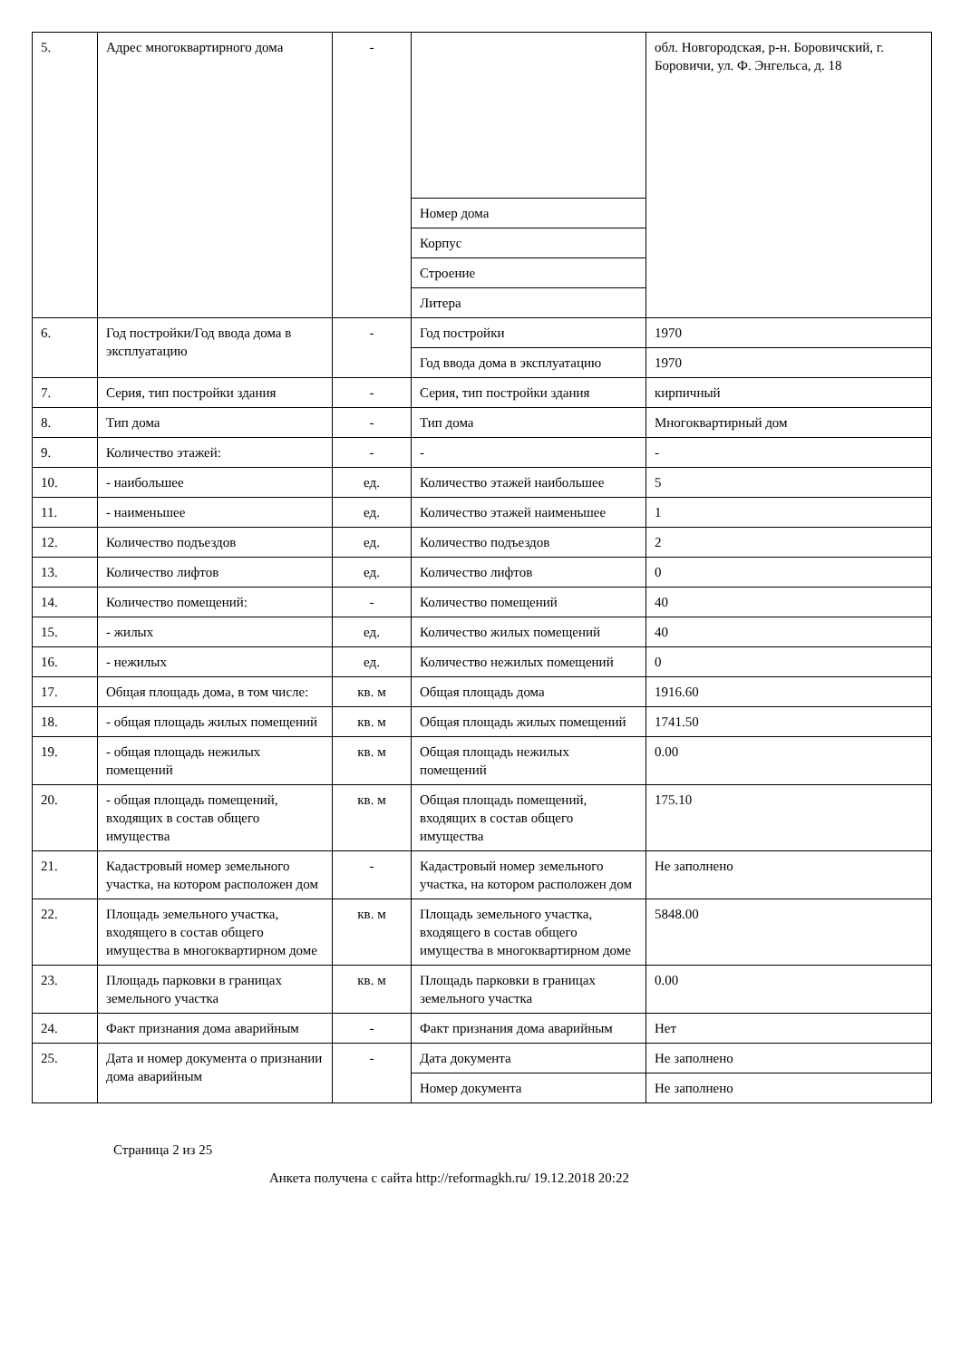| 5. | Адрес многоквартирного дома | - | | обл. Новгородская, р-н. Боровичский, г. Боровичи, ул. Ф. Энгельса, д. 18 |
| | | | Номер дома | |
| | | | Корпус | |
| | | | Строение | |
| | | | Литера | |
| 6. | Год постройки/Год ввода дома в эксплуатацию | - | Год постройки | 1970 |
| | | | Год ввода дома в эксплуатацию | 1970 |
| 7. | Серия, тип постройки здания | - | Серия, тип постройки здания | кирпичный |
| 8. | Тип дома | - | Тип дома | Многоквартирный дом |
| 9. | Количество этажей: | - | - | - |
| 10. | - наибольшее | ед. | Количество этажей наибольшее | 5 |
| 11. | - наименьшее | ед. | Количество этажей наименьшее | 1 |
| 12. | Количество подъездов | ед. | Количество подъездов | 2 |
| 13. | Количество лифтов | ед. | Количество лифтов | 0 |
| 14. | Количество помещений: | - | Количество помещений | 40 |
| 15. | - жилых | ед. | Количество жилых помещений | 40 |
| 16. | - нежилых | ед. | Количество нежилых помещений | 0 |
| 17. | Общая площадь дома, в том числе: | кв. м | Общая площадь дома | 1916.60 |
| 18. | - общая площадь жилых помещений | кв. м | Общая площадь жилых помещений | 1741.50 |
| 19. | - общая площадь нежилых помещений | кв. м | Общая площадь нежилых помещений | 0.00 |
| 20. | - общая площадь помещений, входящих в состав общего имущества | кв. м | Общая площадь помещений, входящих в состав общего имущества | 175.10 |
| 21. | Кадастровый номер земельного участка, на котором расположен дом | - | Кадастровый номер земельного участка, на котором расположен дом | Не заполнено |
| 22. | Площадь земельного участка, входящего в состав общего имущества в многоквартирном доме | кв. м | Площадь земельного участка, входящего в состав общего имущества в многоквартирном доме | 5848.00 |
| 23. | Площадь парковки в границах земельного участка | кв. м | Площадь парковки в границах земельного участка | 0.00 |
| 24. | Факт признания дома аварийным | - | Факт признания дома аварийным | Нет |
| 25. | Дата и номер документа о признании дома аварийным | - | Дата документа | Не заполнено |
| | | | Номер документа | Не заполнено |
Страница 2 из 25
Анкета получена с сайта http://reformagkh.ru/ 19.12.2018 20:22